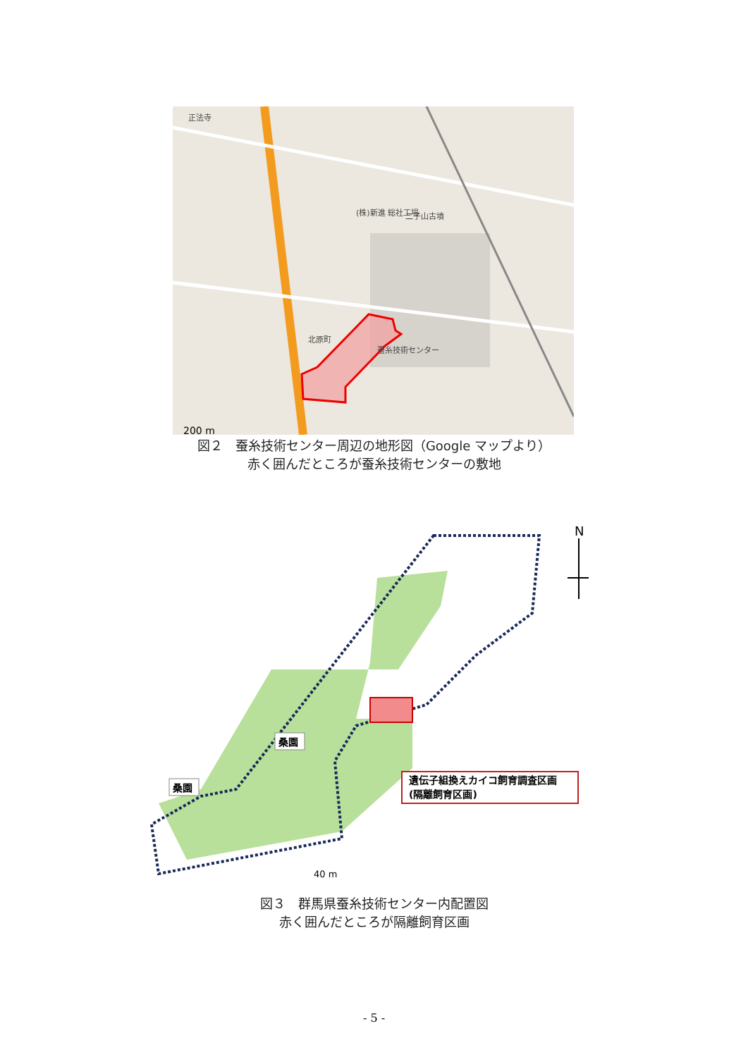正法寺
(株)新進 総社工場
北原町
蚕糸技術センター
二子山古墳
200 m
図２　蚕糸技術センター周辺の地形図（Google マップより）
赤く囲んだところが蚕糸技術センターの敷地
遺伝子組換えカイコ飼育調査区画
(隔離飼育区画)
桑園
桑園
N
40 m
図３　群馬県蚕糸技術センター内配置図
赤く囲んだところが隔離飼育区画
- 5 -